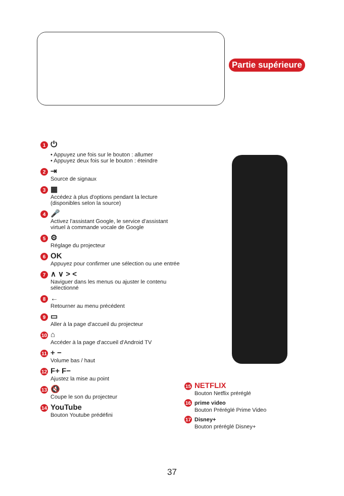Partie supérieure
1 ⏻
• Appuyez une fois sur le bouton : allumer
• Appuyez deux fois sur le bouton : éteindre
2 ⇥
Source de signaux
3 ▦
Accédez à plus d'options pendant la lecture
(disponibles selon la source)
4 🎤
Activez l'assistant Google, le service d'assistant
virtuel à commande vocale de Google
5 ⚙
Réglage du projecteur
6 OK
Appuyez pour confirmer une sélection ou une entrée
7 ∧ ∨ > <
Naviguer dans les menus ou ajuster le contenu
sélectionné
8 ←
Retourner au menu précédent
9 ▭
Aller à la page d'accueil du projecteur
10 ⌂
Accéder à la page d'accueil d'Android TV
11 + −
Volume bas / haut
12 F+ F−
Ajustez la mise au point
13 🔇
Coupe le son du projecteur
14 YouTube
Bouton Youtube prédéfini
15 NETFLIX
Bouton Netflix préréglé
16 prime video
Bouton Préréglé Prime Video
17 Disney+
Bouton préréglé Disney+
37